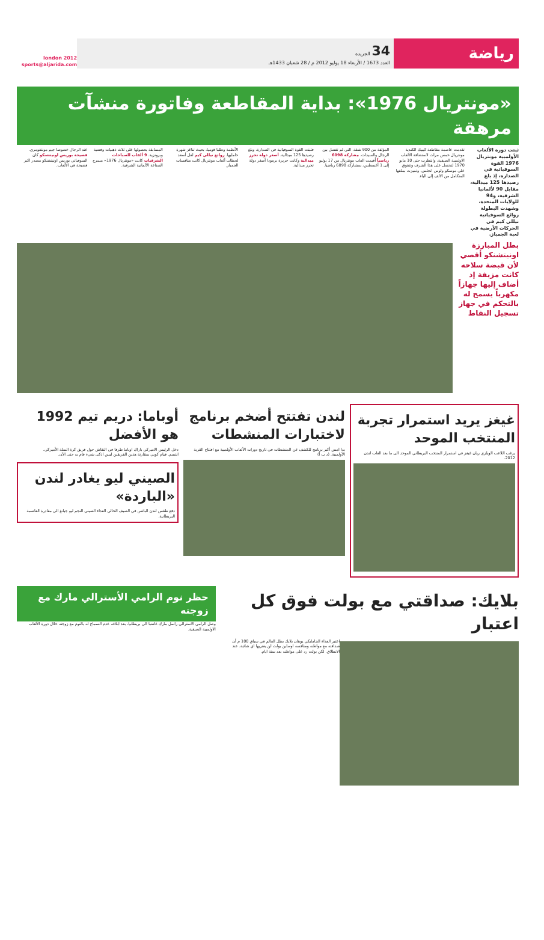رياضة
34 الجريدة
العدد 1673 / الأربعاء 18 يوليو 2012 م / 28 شعبان 1433هـ
london 2012 sports@aljarida.com
«مونتريال 1976»: بداية المقاطعة وفاتورة منشآت مرهقة
ثبتت دورة الألعاب الأولمبية مونتريال 1976 القوة السوفياتية في الصدارة، إذ بلغ رصيدها 125 ميدالية، مقابل 90 لألمانيا الشرقية، و94 للولايات المتحدة، وشهدت البطولة روائع السوفياتية نيللي كيم في الحركات الأرضية في لعبة الجمباز.
تقدمت عاصمة مقاطعة كيبيك الكندية مونتريال خمس مرات لاستضافة الألعاب الاولمبية الصيفية، وانتظرت حتى 10 مايو 1970 لتحصل على هذا الشرف وتتفوق على موسكو ولوس انجلس، وتميزت بملفها المتكامل من الالف إلى الياء.
المؤلفة من 900 شقة، التي لم تفصل بين الرجال والسيدات. مشاركة 6098 رياضياً أقيمت العاب مونتريال من 17 يوليو إلى 1 أغسطس، بمشاركة 6098 رياضيا.
فثبتت القوة السوفياتية في الصدارة، وبلغ رصيدها 125 ميدالية. أصغر دولة تحرز ميدالية وكانت جزيرة برمودا أصغر دولة تحرز ميدالية.
الأنظمة وطلبا قوميا، بحيث تناغز شهرة حامليها. روائع نيللي كيم لعل أسعد لحظات ألعاب مونتريال كانت منافسات الجمباز.
المسابقة بحصولها على ثلاث ذهبيات وفضية وبرونزية. 9 ألقاب للسباحات الشرقيات كانت «مونتريال 1976» مسرح الصناعة الألمانية الشرقية.
عند الرجال خصوصا جيم مونتغومري. فضيحة بوريس اونيتشنكو كان السوفياتي بوريس اونيتشنكو مصدر اكبر فضيحة في الألعاب.
بطل المبارزة اونيتشنكو أقصي لأن قبضة سلاحه كانت مزيفة إذ أضاف إليها جهازاً مكهرباً يسمح له بالتحكم في جهاز تسجيل النقاط
غيغز يريد استمرار تجربة المنتخب الموحد
يرغب اللاعب الويلزي ريان غيغز في استمرار المنتخب البريطاني الموحد الى ما بعد العاب لندن 2012.
لندن تفتتح أضخم برنامج لاختبارات المنشطات
بدا امس أكبر برنامج للكشف عن المنشطات في تاريخ دورات الألعاب الأولمبية مع افتتاح القرية الأولمبية. (د ب أ)
أوباما: دريم تيم 1992 هو الأفضل
دخل الرئيس الاميركي باراك اوباما طرفا في النقاش حول فريق كرة السلة الأميركي.
ابتسم. قيام كوبي بمقارنة هذين الفريقين ليس اذكى شيء قام به حتى الآن.
الصيني ليو يغادر لندن «الباردة»
دفع طقس لندن البائس في الصيف الحالي العداء الصيني النجم ليو جيانغ الى مغادرة العاصمة البريطانية.
بلايك: صداقتي مع بولت فوق كل اعتبار
اعتبر العداء الجامايكي يوهان بلايك بطل العالم في سباق 100 م أن صداقته مع مواطنه ومنافسه اوساين بولت لن يعتريها اي شائبة. عند الانطلاق. لكن بولت رد على مواطنه بعد ستة ايام.
حظر نوم الرامي الأسترالي مارك مع زوجته
وصل الرامي الاسترالي راسل مارك غاضبا الى بريطانيا، بعد ابلاغه عدم السماح له بالنوم مع زوجته خلال دورة الألعاب الاولمبية الصيفية.